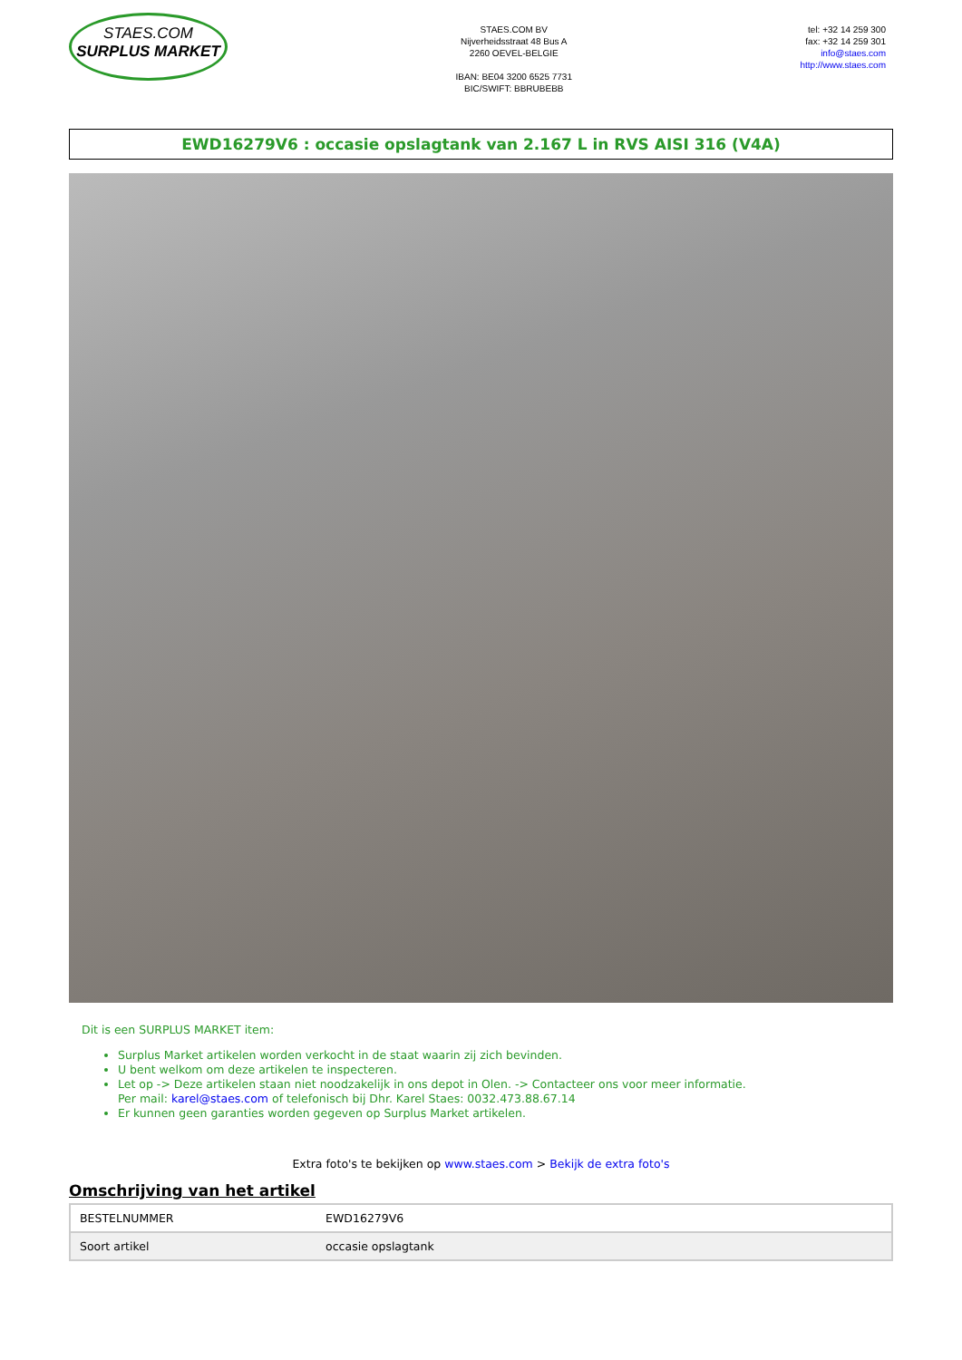STAES.COM
SURPLUS MARKET
STAES.COM BV
Nijverheidsstraat 48 Bus A
2260 OEVEL-BELGIE
IBAN: BE04 3200 6525 7731
BIC/SWIFT: BBRUBEBB
tel: +32 14 259 300
fax: +32 14 259 301
info@staes.com
http://www.staes.com
EWD16279V6 : occasie opslagtank van 2.167 L in RVS AISI 316 (V4A)
Dit is een SURPLUS MARKET item:
Surplus Market artikelen worden verkocht in de staat waarin zij zich bevinden.
U bent welkom om deze artikelen te inspecteren.
Let op -> Deze artikelen staan niet noodzakelijk in ons depot in Olen. -> Contacteer ons voor meer informatie.
Per mail: karel@staes.com of telefonisch bij Dhr. Karel Staes: 0032.473.88.67.14
Er kunnen geen garanties worden gegeven op Surplus Market artikelen.
Extra foto's te bekijken op www.staes.com > Bekijk de extra foto's
Omschrijving van het artikel
| BESTELNUMMER | EWD16279V6 |
| Soort artikel | occasie opslagtank |